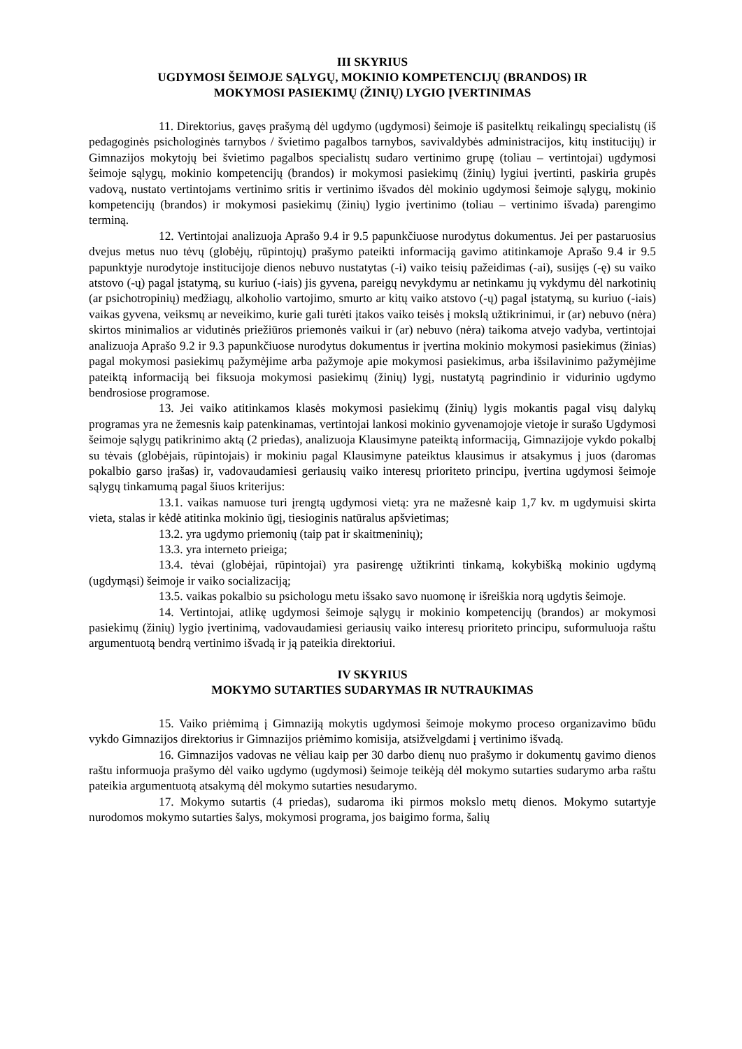III SKYRIUS
UGDYMOSI ŠEIMOJE SĄLYGŲ, MOKINIO KOMPETENCIJŲ (BRANDOS) IR
MOKYMOSI PASIEKIMŲ (ŽINIŲ) LYGIO ĮVERTINIMAS
11. Direktorius, gavęs prašymą dėl ugdymo (ugdymosi) šeimoje iš pasitelktų reikalingų specialistų (iš pedagoginės psichologinės tarnybos / švietimo pagalbos tarnybos, savivaldybės administracijos, kitų institucijų) ir Gimnazijos mokytojų bei švietimo pagalbos specialistų sudaro vertinimo grupę (toliau – vertintojai) ugdymosi šeimoje sąlygų, mokinio kompetencijų (brandos) ir mokymosi pasiekimų (žinių) lygiui įvertinti, paskiria grupės vadovą, nustato vertintojams vertinimo sritis ir vertinimo išvados dėl mokinio ugdymosi šeimoje sąlygų, mokinio kompetencijų (brandos) ir mokymosi pasiekimų (žinių) lygio įvertinimo (toliau – vertinimo išvada) parengimo terminą.
12. Vertintojai analizuoja Aprašo 9.4 ir 9.5 papunkčiuose nurodytus dokumentus. Jei per pastaruosius dvejus metus nuo tėvų (globėjų, rūpintojų) prašymo pateikti informaciją gavimo atitinkamoje Aprašo 9.4 ir 9.5 papunktyje nurodytoje institucijoje dienos nebuvo nustatytas (-i) vaiko teisių pažeidimas (-ai), susijęs (-ę) su vaiko atstovo (-ų) pagal įstatymą, su kuriuo (-iais) jis gyvena, pareigų nevykdymu ar netinkamu jų vykdymu dėl narkotinių (ar psichotropinių) medžiagų, alkoholio vartojimo, smurto ar kitų vaiko atstovo (-ų) pagal įstatymą, su kuriuo (-iais) vaikas gyvena, veiksmų ar neveikimo, kurie gali turėti įtakos vaiko teisės į mokslą užtikrinimui, ir (ar) nebuvo (nėra) skirtos minimalios ar vidutinės priežiūros priemonės vaikui ir (ar) nebuvo (nėra) taikoma atvejo vadyba, vertintojai analizuoja Aprašo 9.2 ir 9.3 papunkčiuose nurodytus dokumentus ir įvertina mokinio mokymosi pasiekimus (žinias) pagal mokymosi pasiekimų pažymėjime arba pažymoje apie mokymosi pasiekimus, arba išsilavinimo pažymėjime pateiktą informaciją bei fiksuoja mokymosi pasiekimų (žinių) lygį, nustatytą pagrindinio ir vidurinio ugdymo bendrosiose programose.
13. Jei vaiko atitinkamos klasės mokymosi pasiekimų (žinių) lygis mokantis pagal visų dalykų programas yra ne žemesnis kaip patenkinamas, vertintojai lankosi mokinio gyvenamojoje vietoje ir surašo Ugdymosi šeimoje sąlygų patikrinimo aktą (2 priedas), analizuoja Klausimyne pateiktą informaciją, Gimnazijoje vykdo pokalbį su tėvais (globėjais, rūpintojais) ir mokiniu pagal Klausimyne pateiktus klausimus ir atsakymus į juos (daromas pokalbio garso įrašas) ir, vadovaudamiesi geriausių vaiko interesų prioriteto principu, įvertina ugdymosi šeimoje sąlygų tinkamumą pagal šiuos kriterijus:
13.1. vaikas namuose turi įrengtą ugdymosi vietą: yra ne mažesnė kaip 1,7 kv. m ugdymuisi skirta vieta, stalas ir kėdė atitinka mokinio ūgį, tiesioginis natūralus apšvietimas;
13.2. yra ugdymo priemonių (taip pat ir skaitmeninių);
13.3. yra interneto prieiga;
13.4. tėvai (globėjai, rūpintojai) yra pasirengę užtikrinti tinkamą, kokybišką mokinio ugdymą (ugdymąsi) šeimoje ir vaiko socializaciją;
13.5. vaikas pokalbio su psichologu metu išsako savo nuomonę ir išreiškia norą ugdytis šeimoje.
14. Vertintojai, atlikę ugdymosi šeimoje sąlygų ir mokinio kompetencijų (brandos) ar mokymosi pasiekimų (žinių) lygio įvertinimą, vadovaudamiesi geriausių vaiko interesų prioriteto principu, suformuluoja raštu argumentuotą bendrą vertinimo išvadą ir ją pateikia direktoriui.
IV SKYRIUS
MOKYMO SUTARTIES SUDARYMAS IR NUTRAUKIMAS
15. Vaiko priėmimą į Gimnaziją mokytis ugdymosi šeimoje mokymo proceso organizavimo būdu vykdo Gimnazijos direktorius ir Gimnazijos priėmimo komisija, atsižvelgdami į vertinimo išvadą.
16. Gimnazijos vadovas ne vėliau kaip per 30 darbo dienų nuo prašymo ir dokumentų gavimo dienos raštu informuoja prašymo dėl vaiko ugdymo (ugdymosi) šeimoje teikėją dėl mokymo sutarties sudarymo arba raštu pateikia argumentuotą atsakymą dėl mokymo sutarties nesudarymo.
17. Mokymo sutartis (4 priedas), sudaroma iki pirmos mokslo metų dienos. Mokymo sutartyje nurodomos mokymo sutarties šalys, mokymosi programa, jos baigimo forma, šalių